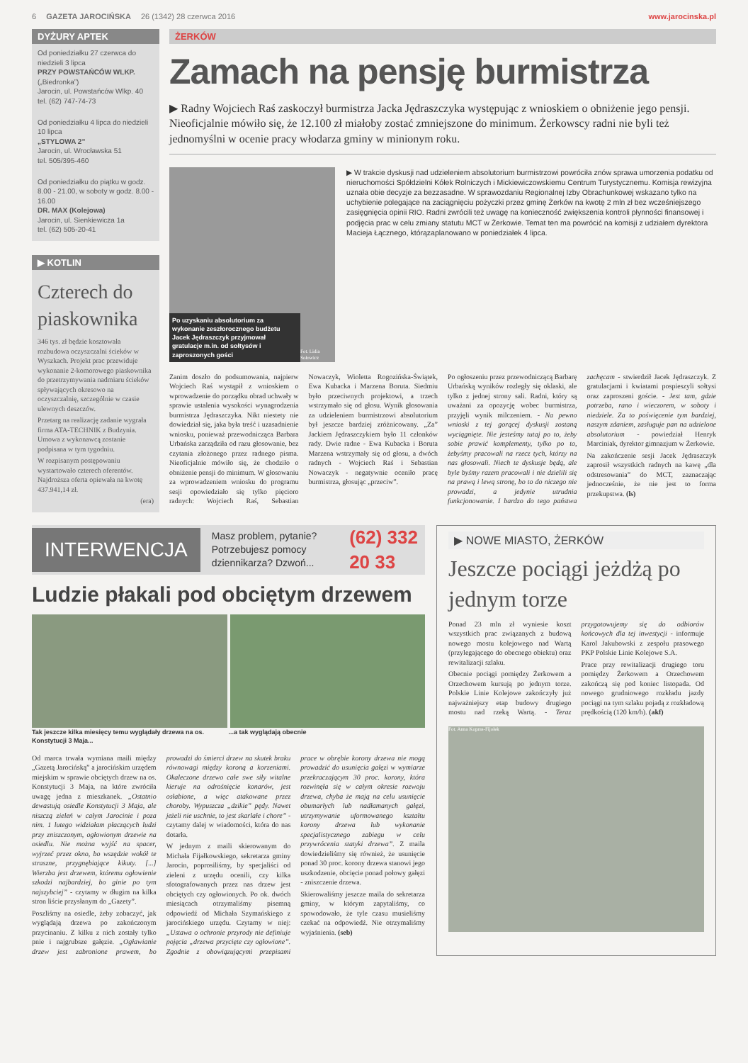6 GAZETA JAROCIŃSKA 26 (1342) 28 czerwca 2016 www.jarocinska.pl
DYŻURY APTEK
Od poniedziałku 27 czerwca do niedzieli 3 lipca
PRZY POWSTAŃCÓW WLKP. („Biedronka”)
Jarocin, ul. Powstańców Wlkp. 40
tel. (62) 747-74-73
Od poniedziałku 4 lipca do niedzieli 10 lipca
„STYLOWA 2”
Jarocin, ul. Wrocławska 51
tel. 505/395-460
Od poniedziałku do piątku w godz. 8.00 - 21.00, w soboty w godz. 8.00 - 16.00
DR. MAX (Kolejowa)
Jarocin, ul. Sienkiewicza 1a
tel. (62) 505-20-41
▶ KOTLIN
Czterech do piaskownika
346 tys. zł będzie kosztowała rozbudowa oczyszczalni ścieków w Wyszkach. Projekt prac przewiduje wykonanie 2-komorowego piaskownika do przetrzymywania nadmiaru ścieków spływających okresowo na oczyszczalnię, szczególnie w czasie ulewnych deszczów.
Przetarg na realizację zadanie wygrała firma ATA-TECHNIK z Budzynia. Umowa z wykonawcą zostanie podpisana w tym tygodniu.
W rozpisanym postępowaniu wystartowało czterech oferentów. Najdroższa oferta opiewała na kwotę 437.941,14 zł.
(era)
ŻERKÓW
Zamach na pensję burmistrza
▶ Radny Wojciech Raś zaskoczył burmistrza Jacka Jędraszczyka występując z wnioskiem o obniżenie jego pensji. Nieoficjalnie mówiło się, że 12.100 zł miałoby zostać zmniejszone do minimum. Żerkowscy radni nie byli też jednomyślni w ocenie pracy włodarza gminy w minionym roku.
Po uzyskaniu absolutorium za wykonanie zeszłorocznego budżetu Jacek Jędraszczyk przyjmował gratulacje m.in. od sołtysów i zaproszonych gości
Fot. Lidia Sołowicz
▶ W trakcie dyskusji nad udzieleniem absolutorium burmistrzowi powróciła znów sprawa umorzenia podatku od nieruchomości Spółdzielni Kółek Rolniczych i Mickiewiczowskiemu Centrum Turystycznemu. Komisja rewizyjna uznała obie decyzje za bezzasadne. W sprawozdaniu Regionalnej Izby Obrachunkowej wskazano tylko na uchybienie polegające na zaciągnięciu pożyczki przez gminę Żerków na kwotę 2 mln zł bez wcześniejszego zasięgnięcia opinii RIO. Radni zwrócili też uwagę na konieczność zwiększenia kontroli płynności finansowej i podjęcia prac w celu zmiany statutu MCT w Żerkowie. Temat ten ma powrócić na komisji z udziałem dyrektora Macieja Łącznego, którązaplanowano w poniedziałek 4 lipca.
Zanim doszło do podsumowania, najpierw Wojciech Raś wystąpił z wnioskiem o wprowadzenie do porządku obrad uchwały w sprawie ustalenia wysokości wynagrodzenia burmistrza Jędraszczyka. Nikt niestety nie dowiedział się, jaka była treść i uzasadnienie wniosku, ponieważ przewodnicząca Barbara Urbańska zarządziła od razu głosowanie, bez czytania złożonego przez radnego pisma. Nieoficjalnie mówiło się, że chodziło o obniżenie pensji do minimum. W głosowaniu za wprowadzeniem wniosku do programu sesji opowiedziało się tylko pięcioro radnych: Wojciech Raś, Sebastian Nowaczyk, Wioletta Rogozińska-Świątek, Ewa Kubacka i Marzena Boruta. Siedmiu było przeciwnych projektowi, a trzech wstrzymało się od głosu. Wynik głosowania za udzieleniem burmistrzowi absolutorium był jeszcze bardziej zróżnicowany. „Za” Jackiem Jędraszczykiem było 11 członków rady. Dwie radne - Ewa Kubacka i Boruta Marzena wstrzymały się od głosu, a dwóch radnych - Wojciech Raś i Sebastian Nowaczyk - negatywnie oceniło pracę burmistrza, głosując „przeciw”.
Po ogłoszeniu przez przewodniczącą Barbarę Urbańską wyników rozległy się oklaski, ale tylko z jednej strony sali. Radni, który są uważani za opozycję wobec burmistrza, przyjęli wynik milczeniem. - Na pewno wnioski z tej gorącej dyskusji zostaną wyciągnięte. Nie jesteśmy tutaj po to, żeby sobie prawić komplementy, tylko po to, żebyśmy pracowali na rzecz tych, którzy na nas głosowali. Niech te dyskusje będą, ale byle byśmy razem pracowali i nie dzielili się na prawą i lewą stronę, bo to do niczego nie prowadzi, a jedynie utrudnia funkcjonowanie. I bardzo do tego państwa zachęcam - stwierdził Jacek Jędraszczyk. Z gratulacjami i kwiatami pospieszyli sołtysi oraz zaproszeni goście. - Jest tam, gdzie potrzeba, rano i wieczorem, w soboty i niedziele. Za to poświęcenie tym bardziej, naszym zdaniem, zasługuje pan na udzielone absolutorium - powiedział Henryk Marciniak, dyrektor gimnazjum w Żerkowie.
Na zakończenie sesji Jacek Jędraszczyk zaprosił wszystkich radnych na kawę „dla odstresowania” do MCT, zaznaczając jednocześnie, że nie jest to forma przekupstwa. (ls)
INTERWENCJA
Masz problem, pytanie?
Potrzebujesz pomocy dziennikarza? Dzwoń...
(62) 332 20 33
Ludzie płakali pod obciętym drzewem
Tak jeszcze kilka miesięcy temu wyglądały drzewa na os. Konstytucji 3 Maja...
...a tak wyglądają obecnie
Od marca trwała wymiana maili między „Gazetą Jarocińską” a jarocińskim urzędem miejskim w sprawie obciętych drzew na os. Konstytucji 3 Maja, na które zwróciła uwagę jedna z mieszkanek. „Ostatnio dewastują osiedle Konstytucji 3 Maja, ale niszczą zieleń w całym Jarocinie i poza nim. 1 lutego widziałam płaczących ludzi przy zniszczonym, ogłowionym drzewie na osiedlu. Nie można wyjść na spacer, wyjrzeć przez okno, bo wszędzie wokół te straszne, przygnębiające kikuty. [...] Wierzba jest drzewem, któremu ogłowienie szkodzi najbardziej, bo ginie po tym najszybciej” - czytamy w długim na kilka stron liście przysłanym do „Gazety”.
Poszliśmy na osiedle, żeby zobaczyć, jak wyglądają drzewa po zakończonym przycinaniu. Z kilku z nich zostały tylko pnie i najgrubsze gałęzie. „Ogławianie drzew jest zabronione prawem, bo prowadzi do śmierci drzew na skutek braku równowagi między koroną a korzeniami. Okaleczone drzewo całe swe siły witalne kieruje na odrośnięcie konarów, jest osłabione, a więc atakowane przez choroby. Wypuszcza „dzikie” pędy. Nawet jeżeli nie uschnie, to jest skarlałe i chore” - czytamy dalej w wiadomości, która do nas dotarła.
W jednym z maili skierowanym do Michała Fijałkowskiego, sekretarza gminy Jarocin, poprosiliśmy, by specjaliści od zieleni z urzędu ocenili, czy kilka sfotografowanych przez nas drzew jest obciętych czy ogłowionych. Po ok. dwóch miesiącach otrzymaliśmy pisemną odpowiedź od Michała Szymańskiego z jarocińskiego urzędu. Czytamy w niej: „Ustawa o ochronie przyrody nie definiuje pojęcia „drzewa przycięte czy ogłowione”. Zgodnie z obowiązującymi przepisami prace w obrębie korony drzewa nie mogą prowadzić do usunięcia gałęzi w wymiarze przekraczającym 30 proc. korony, która rozwinęła się w całym okresie rozwoju drzewa, chyba że mają na celu usunięcie obumarłych lub nadłamanych gałęzi, utrzymywanie uformowanego kształtu korony drzewa lub wykonanie specjalistycznego zabiegu w celu przywrócenia statyki drzewa”. Z maila dowiedzieliśmy się również, że usunięcie ponad 30 proc. korony drzewa stanowi jego uszkodzenie, obcięcie ponad połowy gałęzi - zniszczenie drzewa.
Skierowaliśmy jeszcze maila do sekretarza gminy, w którym zapytaliśmy, co spowodowało, że tyle czasu musieliśmy czekać na odpowiedź. Nie otrzymaliśmy wyjaśnienia. (seb)
▶ NOWE MIASTO, ŻERKÓW
Jeszcze pociągi jeżdżą po jednym torze
Ponad 23 mln zł wyniesie koszt wszystkich prac związanych z budową nowego mostu kolejowego nad Wartą (przylegającego do obecnego obiektu) oraz rewitalizacji szlaku.
Obecnie pociągi pomiędzy Żerkowem a Orzechowem kursują po jednym torze. Polskie Linie Kolejowe zakończyły już najważniejszy etap budowy drugiego mostu nad rzeką Wartą. - Teraz przygotowujemy się do odbiorów końcowych dla tej inwestycji - informuje Karol Jakubowski z zespołu prasowego PKP Polskie Linie Kolejowe S.A.
Prace przy rewitalizacji drugiego toru pomiędzy Żerkowem a Orzechowem zakończą się pod koniec listopada. Od nowego grudniowego rozkładu jazdy pociągi na tym szlaku pojadą z rozkładową prędkością (120 km/h). (akf)
Fot. Anna Kopras-Fijołek